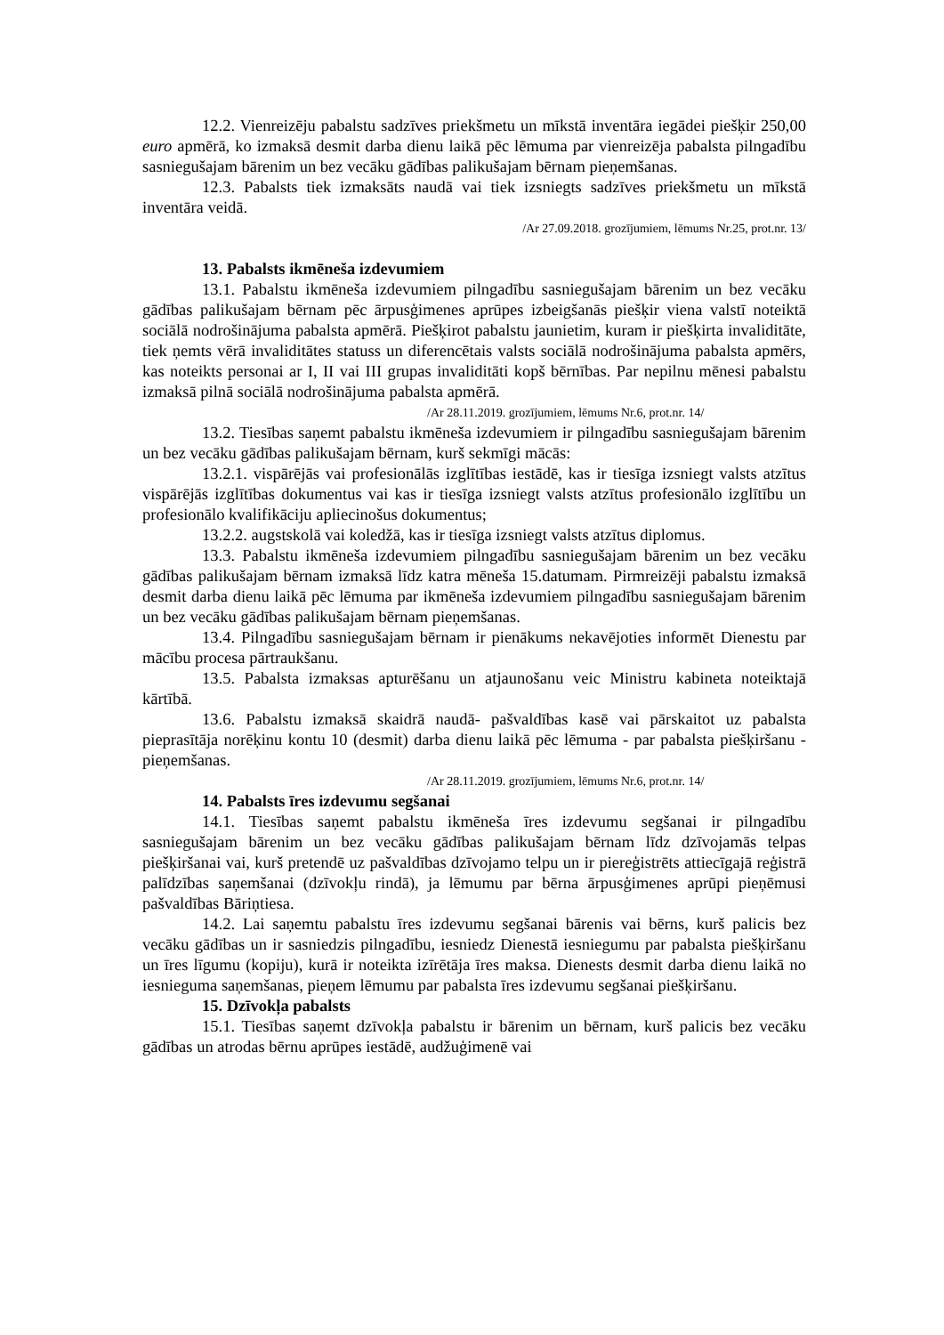12.2. Vienreizēju pabalstu sadzīves priekšmetu un mīkstā inventāra iegādei piešķir 250,00 euro apmērā, ko izmaksā desmit darba dienu laikā pēc lēmuma par vienreizēja pabalsta pilngadību sasniegušajam bārenim un bez vecāku gādības palikušajam bērnam pieņemšanas.
12.3. Pabalsts tiek izmaksāts naudā vai tiek izsniegts sadzīves priekšmetu un mīkstā inventāra veidā.
/Ar 27.09.2018. grozījumiem, lēmums Nr.25, prot.nr. 13/
13. Pabalsts ikmēneša izdevumiem
13.1. Pabalstu ikmēneša izdevumiem pilngadību sasniegušajam bārenim un bez vecāku gādības palikušajam bērnam pēc ārpusģimenes aprūpes izbeigšanās piešķir viena valstī noteiktā sociālā nodrošinājuma pabalsta apmērā. Piešķirot pabalstu jaunietim, kuram ir piešķirta invaliditāte, tiek ņemts vērā invaliditātes statuss un diferencētais valsts sociālā nodrošinājuma pabalsta apmērs, kas noteikts personai ar I, II vai III grupas invaliditāti kopš bērnības. Par nepilnu mēnesi pabalstu izmaksā pilnā sociālā nodrošinājuma pabalsta apmērā.
/Ar 28.11.2019. grozījumiem, lēmums Nr.6, prot.nr. 14/
13.2. Tiesības saņemt pabalstu ikmēneša izdevumiem ir pilngadību sasniegušajam bārenim un bez vecāku gādības palikušajam bērnam, kurš sekmīgi mācās:
13.2.1. vispārējās vai profesionālās izglītības iestādē, kas ir tiesīga izsniegt valsts atzītus vispārējās izglītības dokumentus vai kas ir tiesīga izsniegt valsts atzītus profesionālo izglītību un profesionālo kvalifikāciju apliecinošus dokumentus;
13.2.2. augstskolā vai koledžā, kas ir tiesīga izsniegt valsts atzītus diplomus.
13.3. Pabalstu ikmēneša izdevumiem pilngadību sasniegušajam bārenim un bez vecāku gādības palikušajam bērnam izmaksā līdz katra mēneša 15.datumam. Pirmreizēji pabalstu izmaksā desmit darba dienu laikā pēc lēmuma par ikmēneša izdevumiem pilngadību sasniegušajam bārenim un bez vecāku gādības palikušajam bērnam pieņemšanas.
13.4. Pilngadību sasniegušajam bērnam ir pienākums nekavējoties informēt Dienestu par mācību procesa pārtraukšanu.
13.5. Pabalsta izmaksas apturēšanu un atjaunošanu veic Ministru kabineta noteiktajā kārtībā.
13.6. Pabalstu izmaksā skaidrā naudā- pašvaldības kasē vai pārskaitot uz pabalsta pieprasītāja norēķinu kontu 10 (desmit) darba dienu laikā pēc lēmuma - par pabalsta piešķiršanu - pieņemšanas.
/Ar 28.11.2019. grozījumiem, lēmums Nr.6, prot.nr. 14/
14. Pabalsts īres izdevumu segšanai
14.1. Tiesības saņemt pabalstu ikmēneša īres izdevumu segšanai ir pilngadību sasniegušajam bārenim un bez vecāku gādības palikušajam bērnam līdz dzīvojamās telpas piešķiršanai vai, kurš pretendē uz pašvaldības dzīvojamo telpu un ir piereģistrēts attiecīgajā reģistrā palīdzības saņemšanai (dzīvokļu rindā), ja lēmumu par bērna ārpusģimenes aprūpi pieņēmusi pašvaldības Bāriņtiesa.
14.2. Lai saņemtu pabalstu īres izdevumu segšanai bārenis vai bērns, kurš palicis bez vecāku gādības un ir sasniedzis pilngadību, iesniedz Dienestā iesniegumu par pabalsta piešķiršanu un īres līgumu (kopiju), kurā ir noteikta izīrētāja īres maksa. Dienests desmit darba dienu laikā no iesnieguma saņemšanas, pieņem lēmumu par pabalsta īres izdevumu segšanai piešķiršanu.
15. Dzīvokļa pabalsts
15.1. Tiesības saņemt dzīvokļa pabalstu ir bārenim un bērnam, kurš palicis bez vecāku gādības un atrodas bērnu aprūpes iestādē, audžuģimenē vai